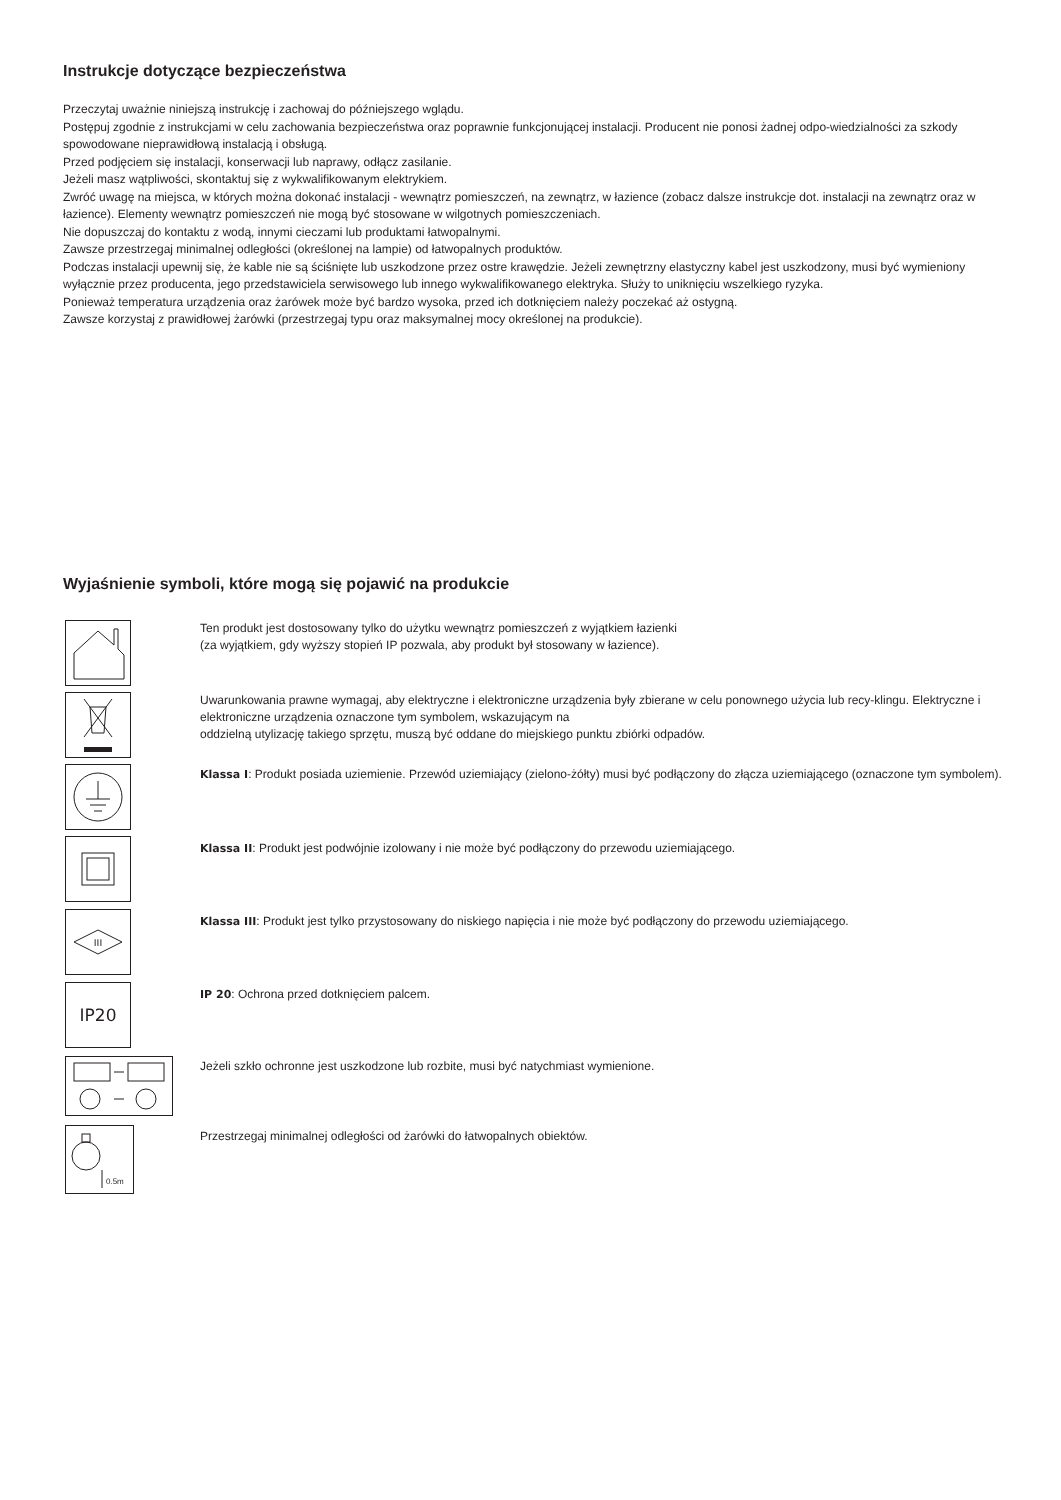Instrukcje dotyczące bezpieczeństwa
Przeczytaj uważnie niniejszą instrukcję i zachowaj do późniejszego wglądu.
Postępuj zgodnie z instrukcjami w celu zachowania bezpieczeństwa oraz poprawnie funkcjonującej instalacji. Producent nie ponosi żadnej odpo-wiedzialności za szkody spowodowane nieprawidłową instalacją i obsługą.
Przed podjęciem się instalacji, konserwacji lub naprawy, odłącz zasilanie.
Jeżeli masz wątpliwości, skontaktuj się z wykwalifikowanym elektrykiem.
Zwróć uwagę na miejsca, w których można dokonać instalacji - wewnątrz pomieszczeń, na zewnątrz, w łazience (zobacz dalsze instrukcje dot. instalacji na zewnątrz oraz w łazience). Elementy wewnątrz pomieszczeń nie mogą być stosowane w wilgotnych pomieszczeniach.
Nie dopuszczaj do kontaktu z wodą, innymi cieczami lub produktami łatwopalnymi.
Zawsze przestrzegaj minimalnej odległości (określonej na lampie) od łatwopalnych produktów.
Podczas instalacji upewnij się, że kable nie są ściśnięte lub uszkodzone przez ostre krawędzie. Jeżeli zewnętrzny elastyczny kabel jest uszkodzony, musi być wymieniony wyłącznie przez producenta, jego przedstawiciela serwisowego lub innego wykwalifikowanego elektryka. Służy to uniknięciu wszelkiego ryzyka.
Ponieważ temperatura urządzenia oraz żarówek może być bardzo wysoka, przed ich dotknięciem należy poczekać aż ostygną.
Zawsze korzystaj z prawidłowej żarówki (przestrzegaj typu oraz maksymalnej mocy określonej na produkcie).
Wyjaśnienie symboli, które mogą się pojawić na produkcie
Ten produkt jest dostosowany tylko do użytku wewnątrz pomieszczeń z wyjątkiem łazienki
(za wyjątkiem, gdy wyższy stopień IP pozwala, aby produkt był stosowany w łazience).
Uwarunkowania prawne wymagaj, aby elektryczne i elektroniczne urządzenia były zbierane w celu ponownego użycia lub recy-klingu. Elektryczne i elektroniczne urządzenia oznaczone tym symbolem, wskazującym na
oddzielną utylizację takiego sprzętu, muszą być oddane do miejskiego punktu zbiórki odpadów.
Klassa I: Produkt posiada uziemienie. Przewód uziemiający (zielono-żółty) musi być podłączony do złącza uziemiającego (oznaczone tym symbolem).
Klassa II: Produkt jest podwójnie izolowany i nie może być podłączony do przewodu uziemiającego.
III
Klassa III: Produkt jest tylko przystosowany do niskiego napięcia i nie może być podłączony do przewodu uziemiającego.
IP20 IP 20: Ochrona przed dotknięciem palcem.
Jeżeli szkło ochronne jest uszkodzone lub rozbite, musi być natychmiast wymienione.
0.5m
Przestrzegaj minimalnej odległości od żarówki do łatwopalnych obiektów.